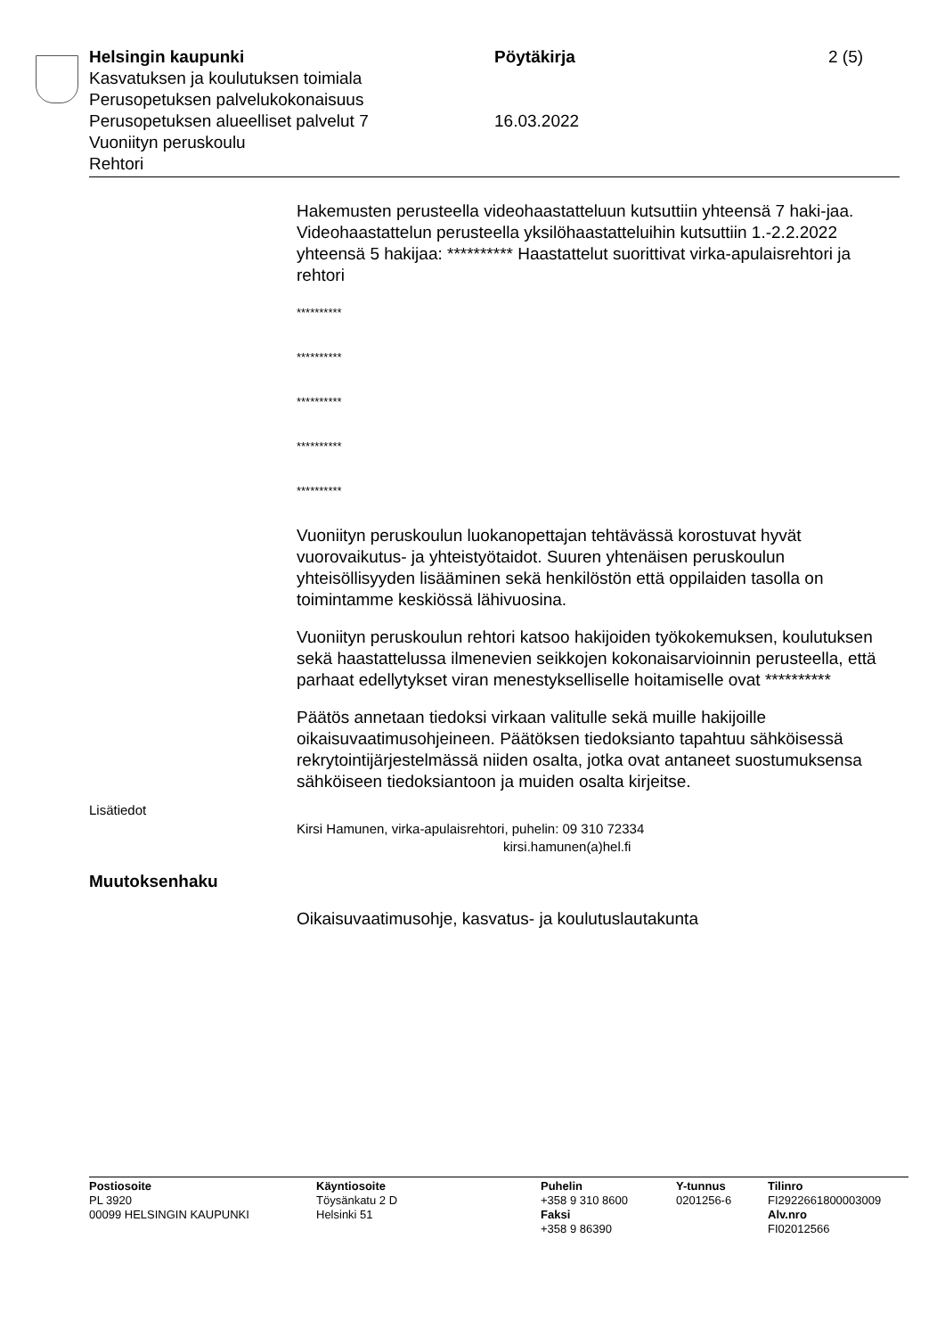Helsingin kaupunki
Kasvatuksen ja koulutuksen toimiala
Perusopetuksen palvelukokonaisuus
Perusopetuksen alueelliset palvelut 7
Vuoniityn peruskoulu
Rehtori
Pöytäkirja
16.03.2022
2 (5)
Hakemusten perusteella videohaastatteluun kutsuttiin yhteensä 7 haki-jaa. Videohaastattelun perusteella yksilöhaastatteluihin kutsuttiin 1.-2.2.2022 yhteensä 5 hakijaa: ********** Haastattelut suorittivat virka-apulaisrehtori ja rehtori
**********
**********
**********
**********
**********
Vuoniityn peruskoulun luokanopettajan tehtävässä korostuvat hyvät vuorovaikutus- ja yhteistyötaidot. Suuren yhtenäisen peruskoulun yhteisöllisyyden lisääminen sekä henkilöstön että oppilaiden tasolla on toimintamme keskiössä lähivuosina.
Vuoniityn peruskoulun rehtori katsoo hakijoiden työkokemuksen, koulutuksen sekä haastattelussa ilmenevien seikkojen kokonaisarvioinnin perusteella, että parhaat edellytykset viran menestykselliselle hoitamiselle ovat **********
Päätös annetaan tiedoksi virkaan valitulle sekä muille hakijoille oikaisuvaatimusohjeineen. Päätöksen tiedoksianto tapahtuu sähköisessä rekrytointijärjestelmässä niiden osalta, jotka ovat antaneet suostumuksensa sähköiseen tiedoksiantoon ja muiden osalta kirjeitse.
Lisätiedot
Kirsi Hamunen, virka-apulaisrehtori, puhelin: 09 310 72334
kirsi.hamunen(a)hel.fi
Muutoksenhaku
Oikaisuvaatimusohje, kasvatus- ja koulutuslautakunta
Postiosoite
PL 3920
00099 HELSINGIN KAUPUNKI
Käyntiosoite
Töysänkatu 2 D
Helsinki 51
Puhelin
+358 9 310 8600
Faksi
+358 9 86390
Y-tunnus
0201256-6
Tilinro
FI2922661800003009
Alv.nro
FI02012566